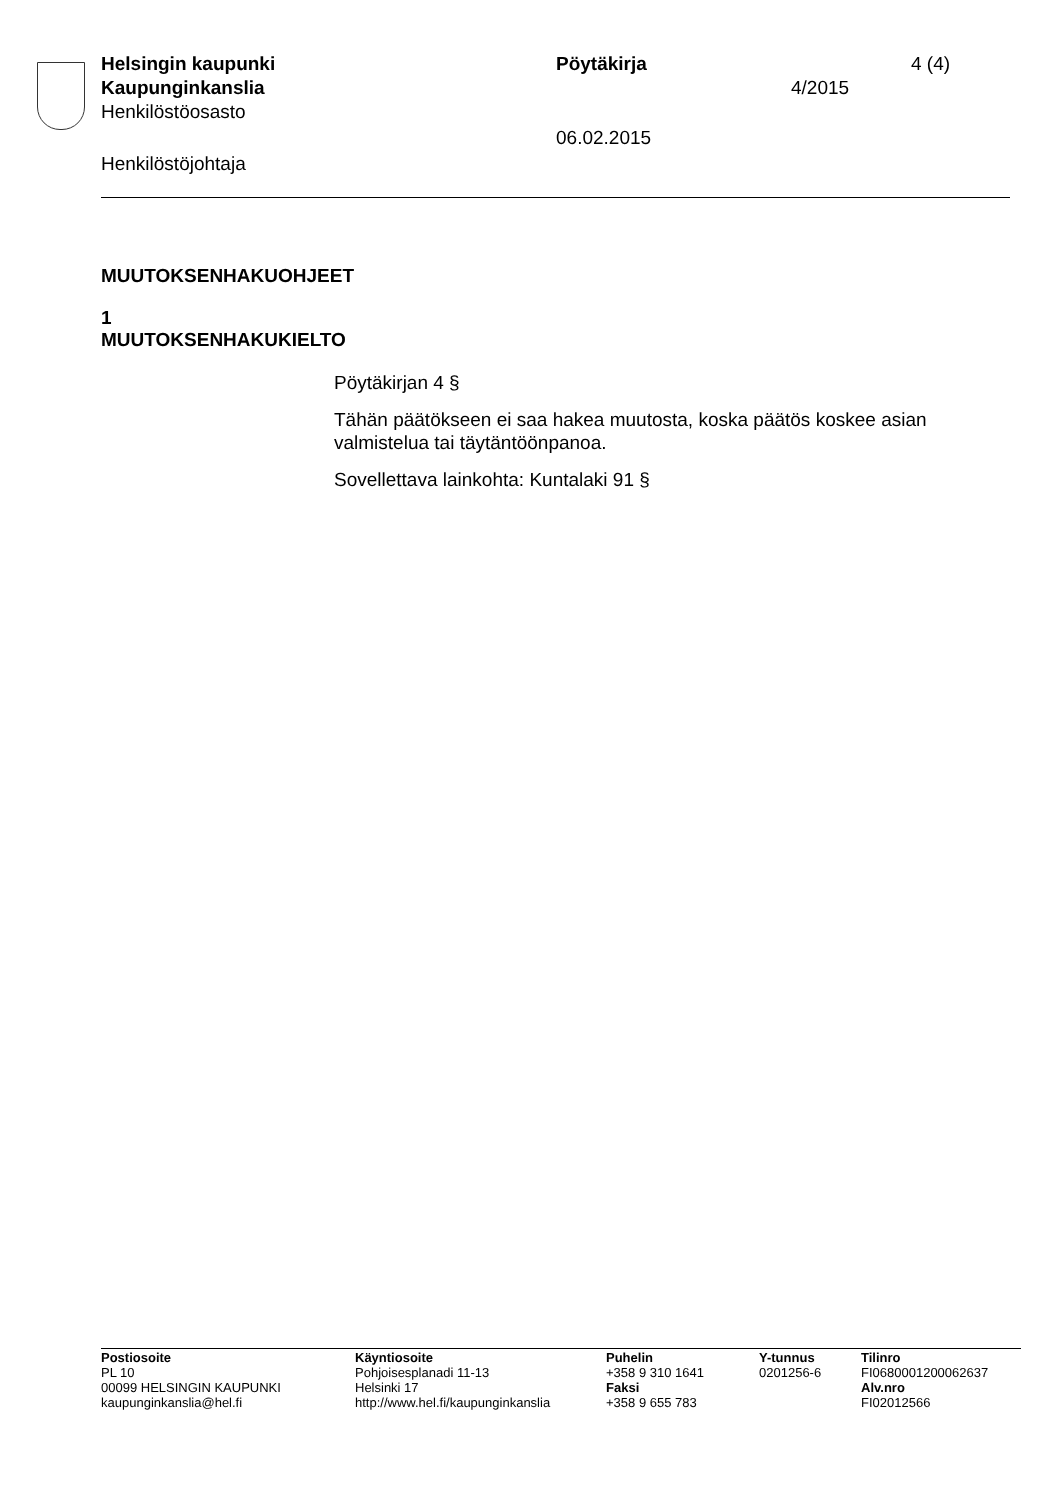Helsingin kaupunki Pöytäkirja 4 (4)
Kaupunginkanslia 4/2015
Henkilöstöosasto
06.02.2015
Henkilöstöjohtaja
MUUTOKSENHAKUOHJEET
1
MUUTOKSENHAKUKIELTO
Pöytäkirjan 4 §
Tähän päätökseen ei saa hakea muutosta, koska päätös koskee asian valmistelua tai täytäntöönpanoa.
Sovellettava lainkohta: Kuntalaki 91 §
Postiosoite
PL 10
00099 HELSINGIN KAUPUNKI
kaupunginkanslia@hel.fi
Käyntiosoite
Pohjoisesplanadi 11-13
Helsinki 17
http://www.hel.fi/kaupunginkanslia
Puhelin
+358 9 310 1641
Faksi
+358 9 655 783
Y-tunnus
0201256-6
Tilinro
FI0680001200062637
Alv.nro
FI02012566